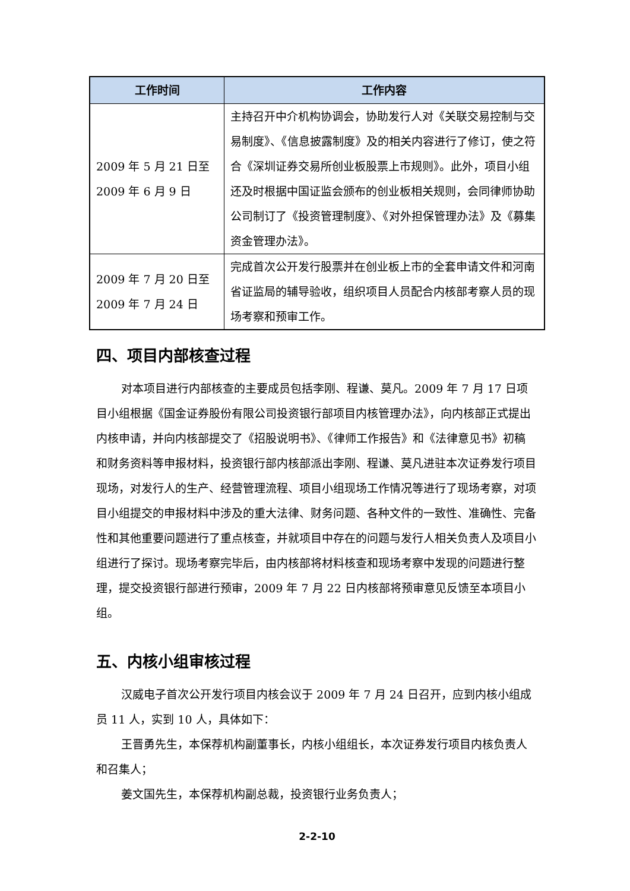| 工作时间 | 工作内容 |
| --- | --- |
| 2009 年 5 月 21 日至 2009 年 6 月 9 日 | 主持召开中介机构协调会，协助发行人对《关联交易控制与交易制度》、《信息披露制度》及的相关内容进行了修订，使之符合《深圳证券交易所创业板股票上市规则》。此外，项目小组还及时根据中国证监会颁布的创业板相关规则，会同律师协助公司制订了《投资管理制度》、《对外担保管理办法》及《募集资金管理办法》。 |
| 2009 年 7 月 20 日至 2009 年 7 月 24 日 | 完成首次公开发行股票并在创业板上市的全套申请文件和河南省证监局的辅导验收，组织项目人员配合内核部考察人员的现场考察和预审工作。 |
四、项目内部核查过程
对本项目进行内部核查的主要成员包括李刚、程谦、莫凡。2009 年 7 月 17 日项目小组根据《国金证券股份有限公司投资银行部项目内核管理办法》，向内核部正式提出内核申请，并向内核部提交了《招股说明书》、《律师工作报告》和《法律意见书》初稿和财务资料等申报材料，投资银行部内核部派出李刚、程谦、莫凡进驻本次证券发行项目现场，对发行人的生产、经营管理流程、项目小组现场工作情况等进行了现场考察，对项目小组提交的申报材料中涉及的重大法律、财务问题、各种文件的一致性、准确性、完备性和其他重要问题进行了重点核查，并就项目中存在的问题与发行人相关负责人及项目小组进行了探讨。现场考察完毕后，由内核部将材料核查和现场考察中发现的问题进行整理，提交投资银行部进行预审，2009 年 7 月 22 日内核部将预审意见反馈至本项目小组。
五、内核小组审核过程
汉威电子首次公开发行项目内核会议于 2009 年 7 月 24 日召开，应到内核小组成员 11 人，实到 10 人，具体如下：
王晋勇先生，本保荐机构副董事长，内核小组组长，本次证券发行项目内核负责人和召集人；
姜文国先生，本保荐机构副总裁，投资银行业务负责人；
2-2-10